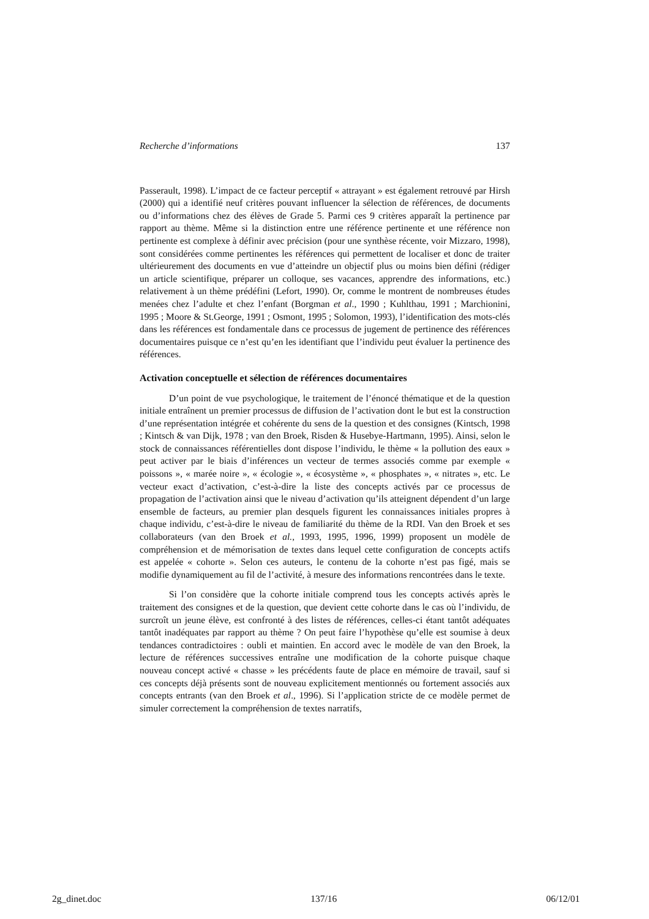Recherche d’informations 137
Passerault, 1998). L’impact de ce facteur perceptif « attrayant » est également retrouvé par Hirsh (2000) qui a identifié neuf critères pouvant influencer la sélection de références, de documents ou d’informations chez des élèves de Grade 5. Parmi ces 9 critères apparaît la pertinence par rapport au thème. Même si la distinction entre une référence pertinente et une référence non pertinente est complexe à définir avec précision (pour une synthèse récente, voir Mizzaro, 1998), sont considérées comme pertinentes les références qui permettent de localiser et donc de traiter ultérieurement des documents en vue d’atteindre un objectif plus ou moins bien défini (rédiger un article scientifique, préparer un colloque, ses vacances, apprendre des informations, etc.) relativement à un thème prédéfini (Lefort, 1990). Or, comme le montrent de nombreuses études menées chez l’adulte et chez l’enfant (Borgman et al., 1990 ; Kuhlthau, 1991 ; Marchionini, 1995 ; Moore & St.George, 1991 ; Osmont, 1995 ; Solomon, 1993), l’identification des mots-clés dans les références est fondamentale dans ce processus de jugement de pertinence des références documentaires puisque ce n’est qu’en les identifiant que l’individu peut évaluer la pertinence des références.
Activation conceptuelle et sélection de références documentaires
D’un point de vue psychologique, le traitement de l’énoncé thématique et de la question initiale entraînent un premier processus de diffusion de l’activation dont le but est la construction d’une représentation intégrée et cohérente du sens de la question et des consignes (Kintsch, 1998 ; Kintsch & van Dijk, 1978 ; van den Broek, Risden & Husebye-Hartmann, 1995). Ainsi, selon le stock de connaissances référentielles dont dispose l’individu, le thème « la pollution des eaux » peut activer par le biais d’inférences un vecteur de termes associés comme par exemple « poissons », « marée noire », « écologie », « écosystème », « phosphates », « nitrates », etc. Le vecteur exact d’activation, c’est-à-dire la liste des concepts activés par ce processus de propagation de l’activation ainsi que le niveau d’activation qu’ils atteignent dépendent d’un large ensemble de facteurs, au premier plan desquels figurent les connaissances initiales propres à chaque individu, c’est-à-dire le niveau de familiarité du thème de la RDI. Van den Broek et ses collaborateurs (van den Broek et al., 1993, 1995, 1996, 1999) proposent un modèle de compréhension et de mémorisation de textes dans lequel cette configuration de concepts actifs est appelée « cohorte ». Selon ces auteurs, le contenu de la cohorte n’est pas figé, mais se modifie dynamiquement au fil de l’activité, à mesure des informations rencontrées dans le texte.
Si l’on considère que la cohorte initiale comprend tous les concepts activés après le traitement des consignes et de la question, que devient cette cohorte dans le cas où l’individu, de surcroît un jeune élève, est confronté à des listes de références, celles-ci étant tantôt adéquates tantôt inadéquates par rapport au thème ? On peut faire l’hypothèse qu’elle est soumise à deux tendances contradictoires : oubli et maintien. En accord avec le modèle de van den Broek, la lecture de références successives entraîne une modification de la cohorte puisque chaque nouveau concept activé « chasse » les précédents faute de place en mémoire de travail, sauf si ces concepts déjà présents sont de nouveau explicitement mentionnés ou fortement associés aux concepts entrants (van den Broek et al., 1996). Si l’application stricte de ce modèle permet de simuler correctement la compréhension de textes narratifs,
2g_dinet.doc 137/16 06/12/01